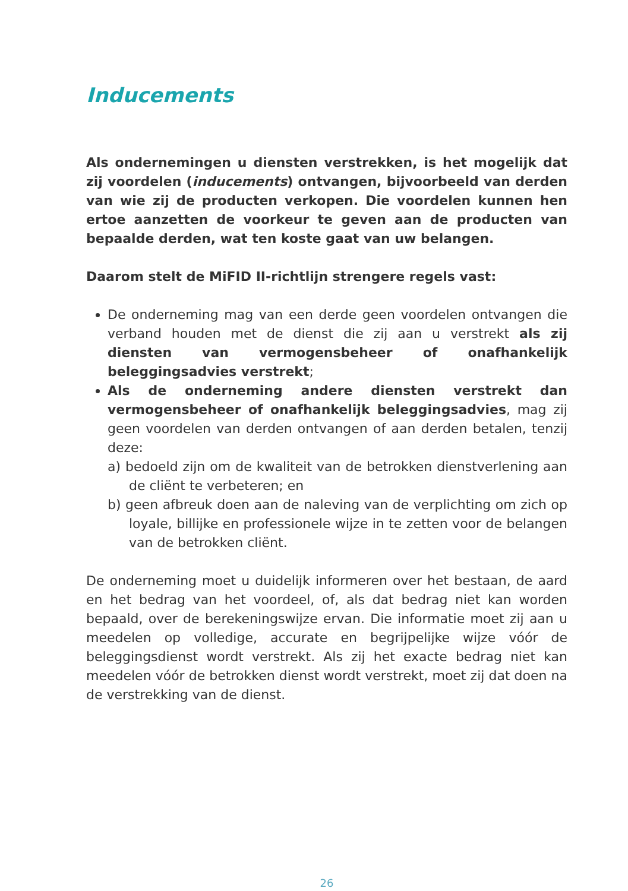Inducements
Als ondernemingen u diensten verstrekken, is het mogelijk dat zij voordelen (inducements) ontvangen, bijvoorbeeld van derden van wie zij de producten verkopen. Die voordelen kunnen hen ertoe aanzetten de voorkeur te geven aan de producten van bepaalde derden, wat ten koste gaat van uw belangen.
Daarom stelt de MiFID II-richtlijn strengere regels vast:
De onderneming mag van een derde geen voordelen ontvangen die verband houden met de dienst die zij aan u verstrekt als zij diensten van vermogensbeheer of onafhankelijk beleggingsadvies verstrekt;
Als de onderneming andere diensten verstrekt dan vermogensbeheer of onafhankelijk beleggingsadvies, mag zij geen voordelen van derden ontvangen of aan derden betalen, tenzij deze:
a) bedoeld zijn om de kwaliteit van de betrokken dienstverlening aan de cliënt te verbeteren; en
b) geen afbreuk doen aan de naleving van de verplichting om zich op loyale, billijke en professionele wijze in te zetten voor de belangen van de betrokken cliënt.
De onderneming moet u duidelijk informeren over het bestaan, de aard en het bedrag van het voordeel, of, als dat bedrag niet kan worden bepaald, over de berekeningswijze ervan. Die informatie moet zij aan u meedelen op volledige, accurate en begrijpelijke wijze vóór de beleggingsdienst wordt verstrekt. Als zij het exacte bedrag niet kan meedelen vóór de betrokken dienst wordt verstrekt, moet zij dat doen na de verstrekking van de dienst.
26